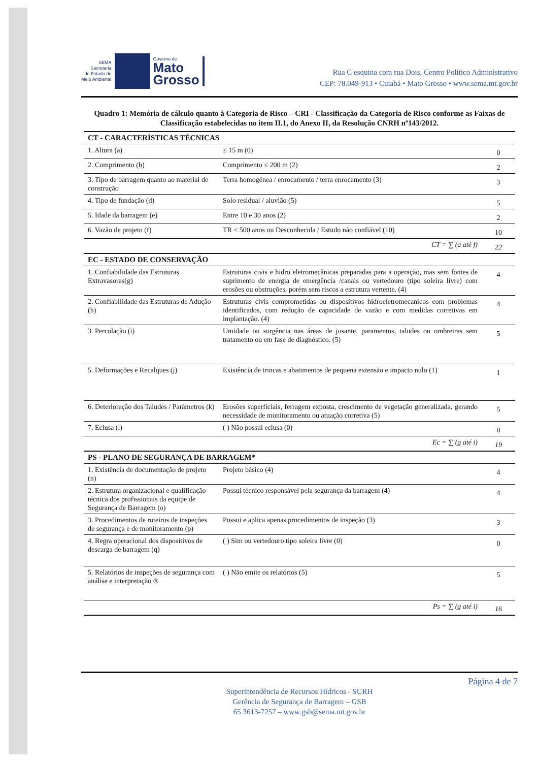SEMA
Secretaria
de Estado de
Meio Ambiente
Governo de
Mato
Grosso
Rua C esquina com rua Dois, Centro Político Administrativo
CEP: 78.049-913 • Cuiabá • Mato Grosso • www.sema.mt.gov.br
Quadro 1: Memória de cálculo quanto à Categoria de Risco – CRI - Classificação da Categoria de Risco conforme as Faixas de Classificação estabelecidas no item II.1, do Anexo II, da Resolução CNRH nº143/2012.
| CT - CARACTERÍSTICAS TÉCNICAS | | |
| 1. Altura (a) | ≤ 15 m (0) | 0 |
| 2. Comprimento (b) | Comprimento ≤ 200 m (2) | 2 |
| 3. Tipo de barragem quanto ao material de construção | Terra homogênea / enrocamento / terra enrocamento (3) | 3 |
| 4. Tipo de fundação (d) | Solo residual / aluvião (5) | 5 |
| 5. Idade da barragem (e) | Entre 10 e 30 anos (2) | 2 |
| 6. Vazão de projeto (f) | TR < 500 anos ou Desconhecida / Estudo não confiável (10) | 10 |
| CT = ∑ (a até f) | | 22 |
| EC - ESTADO DE CONSERVAÇÃO | | |
| 1. Confiabilidade das Estruturas Extravasoras(g) | Estruturas civis e hidro eletromecânicas preparadas para a operação, mas sem fontes de suprimento de energia de emergência /canais ou vertedouro (tipo soleira livre) com erosões ou obstruções, porém sem riscos a estrutura vertente. (4) | 4 |
| 2. Confiabilidade das Estruturas de Adução (h) | Estruturas civis comprometidas ou dispositivos hidroeletromecanicos com problemas identificados, com redução de capacidade de vazão e com medidas corretivas em implantação. (4) | 4 |
| 3. Percolação (i) | Umidade ou surgência nas áreas de jusante, paramentos, taludes ou ombreiras sem tratamento ou em fase de diagnóstico. (5) | 5 |
| 5. Deformações e Recalques (j) | Existência de trincas e abatimentos de pequena extensão e impacto nulo (1) | 1 |
| 6. Deterioração dos Taludes / Parâmetros (k) | Erosões superficiais, ferragem exposta, crescimento de vegetação generalizada, gerando necessidade de monitoramento ou atuação corretiva (5) | 5 |
| 7. Eclusa (l) | ( ) Não possui eclusa (0) | 0 |
| Ec = ∑ (g até i) | | 19 |
| PS - PLANO DE SEGURANÇA DE BARRAGEM* | | |
| 1. Existência de documentação de projeto (n) | Projeto básico (4) | 4 |
| 2. Estrutura organizacional e qualificação técnica dos profissionais da equipe de Segurança de Barragem (o) | Possui técnico responsável pela segurança da barragem (4) | 4 |
| 3. Procedimentos de roteiros de inspeções de segurança e de monitoramento (p) | Possui e aplica apenas procedimentos de inspeção (3) | 3 |
| 4. Regra operacional dos dispositivos de descarga de barragem (q) | ( ) Sim ou vertedouro tipo soleira livre (0) | 0 |
| 5. Relatórios de inspeções de segurança com análise e interpretação ® | ( ) Não emite os relatórios (5) | 5 |
| Ps = ∑ (g até i) | | 16 |
Página 4 de 7
Superintendência de Recursos Hídricos - SURH
Gerência de Segurança de Barragem – GSB
65 3613-7257 – www.gsb@sema.mt.gov.br